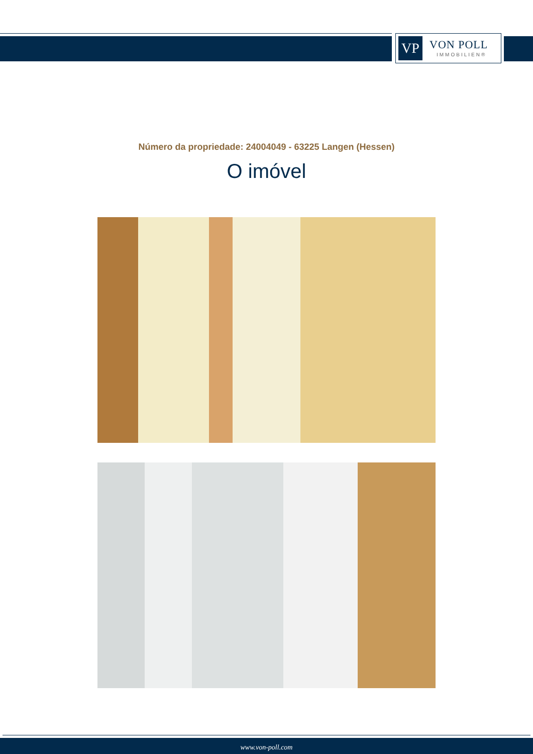VP
VON POLL
IMMOBILIEN®
Número da propriedade: 24004049 - 63225 Langen (Hessen)
O imóvel
www.von-poll.com